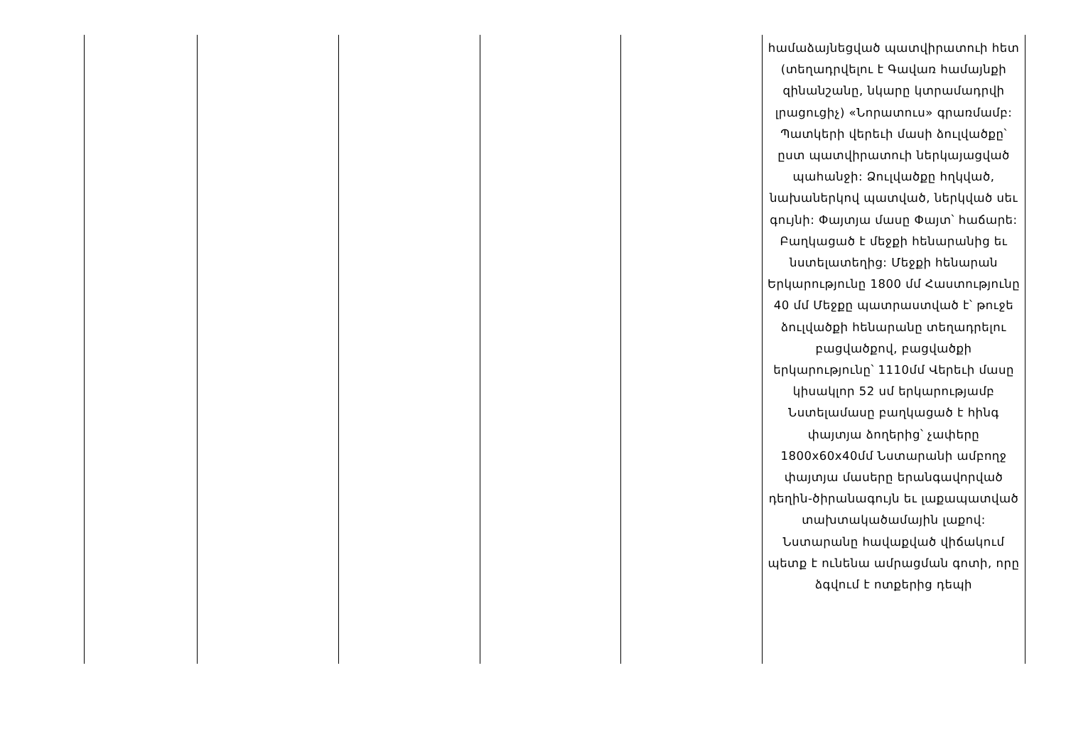| | | | | | համաձայնեցված պատվիրատուի հետ (տեղադրվելու է Գավառ համայնքի զինանշանը, նկարը կտրամադրվի լրացուցիչ) «Նորատուս» գրառմամբ: Պատկերի վերեւի մասի ձուլվածքը՝ ըստ պատվիրատուի ներկայացված պահանջի: Ձուլվածքը հղկված, նախաներկով պատված, ներկված սեւ գույնի: Փայտյա մասը Փայտ՝ հաճարե: Բաղկացած է մեջքի հենարանից եւ նստելատեղից: Մեջքի հենարան Երկարությունը 1800 մմ Հաստությունը 40 մմ Մեջքը պատրաստված է՝ թուջե ձուլվածքի հենարանը տեղադրելու բացվածքով, բացվածքի երկարությունը՝ 1110մմ Վերեւի մասը կիսակլոր 52 սմ երկարությամբ Նստելամասը բաղկացած է հինգ փայտյա ձողերից՝ չափերը 1800x60x40մմ Նստարանի ամբողջ փայտյա մասերը երանգավորված դեղին-ծիրանագույն եւ լաքապատված տախտակածամային լաքով: Նստարանը հավաքված վիճակում պետք է ունենա ամրացման գոտի, որը ձգվում է ոտքերից դեպի |